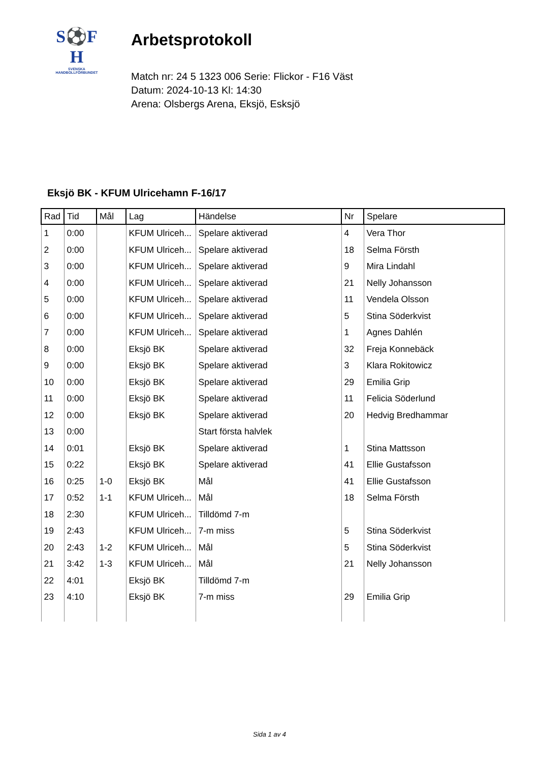S⚽F
H
SVENSKA
HANDBOLLFÖRBUNDET
Arbetsprotokoll
Match nr: 24 5 1323 006 Serie: Flickor - F16 Väst
Datum: 2024-10-13 Kl: 14:30
Arena: Olsbergs Arena, Eksjö, Esksjö
Eksjö BK - KFUM Ulricehamn F-16/17
| Rad | Tid | Mål | Lag | Händelse | Nr | Spelare |
| --- | --- | --- | --- | --- | --- | --- |
| 1 | 0:00 | | KFUM Ulriceh... | Spelare aktiverad | 4 | Vera Thor |
| 2 | 0:00 | | KFUM Ulriceh... | Spelare aktiverad | 18 | Selma Försth |
| 3 | 0:00 | | KFUM Ulriceh... | Spelare aktiverad | 9 | Mira Lindahl |
| 4 | 0:00 | | KFUM Ulriceh... | Spelare aktiverad | 21 | Nelly Johansson |
| 5 | 0:00 | | KFUM Ulriceh... | Spelare aktiverad | 11 | Vendela Olsson |
| 6 | 0:00 | | KFUM Ulriceh... | Spelare aktiverad | 5 | Stina Söderkvist |
| 7 | 0:00 | | KFUM Ulriceh... | Spelare aktiverad | 1 | Agnes Dahlén |
| 8 | 0:00 | | Eksjö BK | Spelare aktiverad | 32 | Freja Konnebäck |
| 9 | 0:00 | | Eksjö BK | Spelare aktiverad | 3 | Klara Rokitowicz |
| 10 | 0:00 | | Eksjö BK | Spelare aktiverad | 29 | Emilia Grip |
| 11 | 0:00 | | Eksjö BK | Spelare aktiverad | 11 | Felicia Söderlund |
| 12 | 0:00 | | Eksjö BK | Spelare aktiverad | 20 | Hedvig Bredhammar |
| 13 | 0:00 | | | Start första halvlek | | |
| 14 | 0:01 | | Eksjö BK | Spelare aktiverad | 1 | Stina Mattsson |
| 15 | 0:22 | | Eksjö BK | Spelare aktiverad | 41 | Ellie Gustafsson |
| 16 | 0:25 | 1-0 | Eksjö BK | Mål | 41 | Ellie Gustafsson |
| 17 | 0:52 | 1-1 | KFUM Ulriceh... | Mål | 18 | Selma Försth |
| 18 | 2:30 | | KFUM Ulriceh... | Tilldömd 7-m | | |
| 19 | 2:43 | | KFUM Ulriceh... | 7-m miss | 5 | Stina Söderkvist |
| 20 | 2:43 | 1-2 | KFUM Ulriceh... | Mål | 5 | Stina Söderkvist |
| 21 | 3:42 | 1-3 | KFUM Ulriceh... | Mål | 21 | Nelly Johansson |
| 22 | 4:01 | | Eksjö BK | Tilldömd 7-m | | |
| 23 | 4:10 | | Eksjö BK | 7-m miss | 29 | Emilia Grip |
Sida 1 av 4